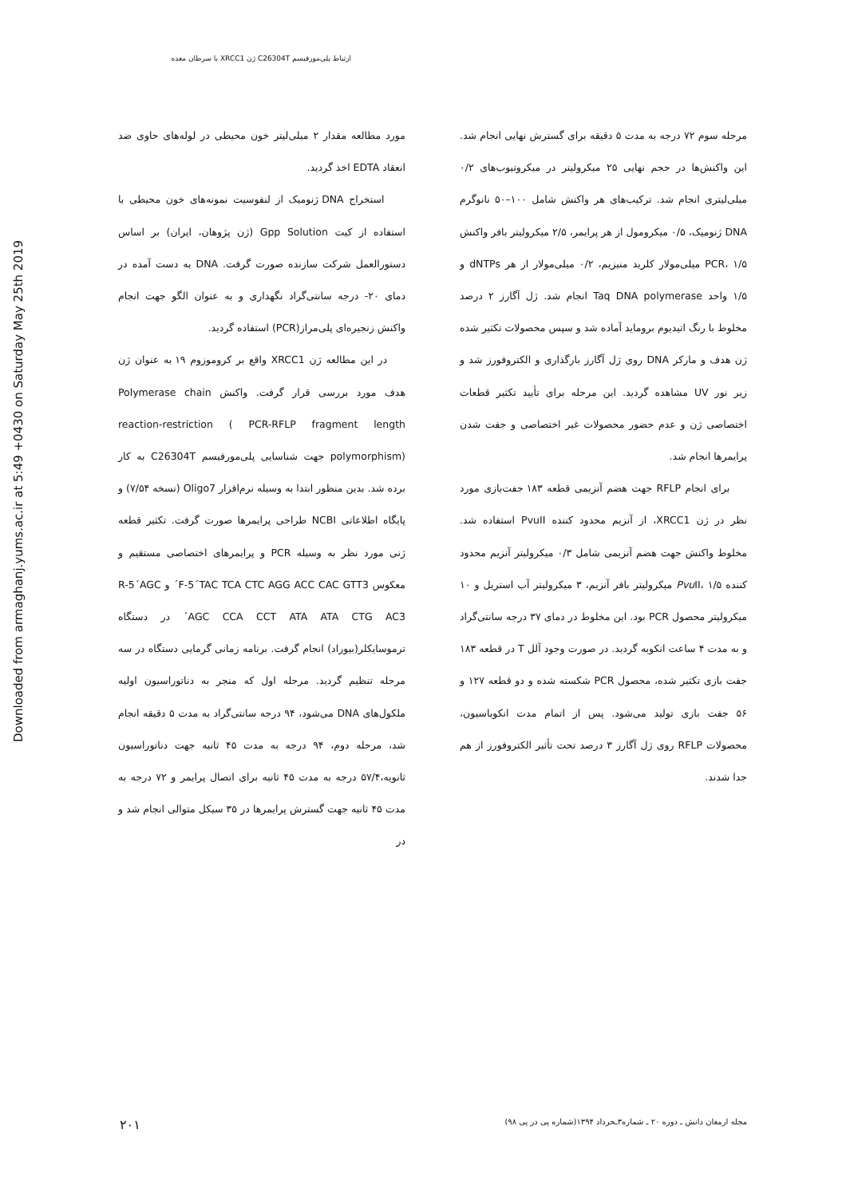ارتباط پلی‌مورفیسم C26304T ژن XRCC1 با سرطان معده
Downloaded from armaghanj.yums.ac.ir at 5:49 +0430 on Saturday May 25th 2019
مورد مطالعه مقدار ۲ میلی‌لیتر خون محیطی در لوله‌های حاوی ضد انعقاد EDTA اخذ گردید.
استخراج DNA ژنومیک از لنفوسیت نمونه‌های خون محیطی با استفاده از کیت Gpp Solution (ژن پژوهان، ایران) بر اساس دستورالعمل شرکت سازنده صورت گرفت. DNA به دست آمده در دمای ۲۰- درجه سانتی‌گراد نگهداری و به عنوان الگو جهت انجام واکنش زنجیره‌ای پلی‌مراز(PCR) استفاده گردید.
در این مطالعه ژن XRCC1 واقع بر کروموزوم ۱۹ به عنوان ژن هدف مورد بررسی قرار گرفت. واکنش Polymerase chain reaction-restriction ( PCR-RFLP fragment length polymorphism) جهت شناسایی پلی‌مورفیسم C26304T به کار برده شد. بدین منظور ابتدا به وسیله نرم‌افزار Oligo7 (نسخه ۷/۵۴) و پایگاه اطلاعاتی NCBI طراحی پرایمرها صورت گرفت. تکثیر قطعه ژنی مورد نظر به وسیله PCR و پرایمرهای اختصاصی مستقیم و معکوس F-5´TAC TCA CTC AGG ACC CAC GTT3´ و R-5´AGC AGC CCA CCT ATA ATA CTG AC3´ در دستگاه ترموسایکلر(بیوراد) انجام گرفت. برنامه زمانی گرمایی دستگاه در سه مرحله تنظیم گردید. مرحله اول که منجر به دناتوراسیون اولیه ملکول‌های DNA می‌شود، ۹۴ درجه سانتی‌گراد به مدت ۵ دقیقه انجام شد، مرحله دوم، ۹۴ درجه به مدت ۴۵ ثانیه جهت دناتوراسیون ثانویه،۵۷/۴ درجه به مدت ۴۵ ثانیه برای اتصال پرایمر و ۷۲ درجه به مدت ۴۵ ثانیه جهت گسترش پرایمرها در ۳۵ سیکل متوالی انجام شد و در
مرحله سوم ۷۲ درجه به مدت ۵ دقیقه برای گسترش نهایی انجام شد. این واکنش‌ها در حجم نهایی ۲۵ میکرولیتر در میکروتیوب‌های ۰/۲ میلی‌لیتری انجام شد. ترکیب‌های هر واکنش شامل ۱۰۰–۵۰ نانوگرم DNA ژنومیک، ۰/۵ میکرومول از هر پرایمر، ۲/۵ میکرولیتر بافر واکنش PCR، ۱/۵ میلی‌مولار کلرید منیزیم، ۰/۲ میلی‌مولار از هر dNTPs و ۱/۵ واحد Taq DNA polymerase انجام شد. ژل آگارز ۲ درصد مخلوط با رنگ اتیدیوم بروماید آماده شد و سپس محصولات تکثیر شده ژن هدف و مارکر DNA روی ژل آگارز بارگذاری و الکتروفورز شد و زیر نور UV مشاهده گردید. این مرحله برای تأیید تکثیر قطعات اختصاصی ژن و عدم حضور محصولات غیر اختصاصی و جفت شدن پرایمرها انجام شد.
برای انجام RFLP جهت هضم آنزیمی قطعه ۱۸۳ جفت‌بازی مورد نظر در ژن XRCC1، از آنزیم محدود کننده PvuII استفاده شد. مخلوط واکنش جهت هضم آنزیمی شامل ۰/۳ میکرولیتر آنزیم محدود کننده Pvu II، ۱/۵ میکرولیتر بافر آنزیم، ۳ میکرولیتر آب استریل و ۱۰ میکرولیتر محصول PCR بود. این مخلوط در دمای ۳۷ درجه سانتی‌گراد و به مدت ۴ ساعت انکوبه گردید. در صورت وجود آلل T در قطعه ۱۸۳ جفت بازی تکثیر شده، محصول PCR شکسته شده و دو قطعه ۱۲۷ و ۵۶ جفت بازی تولید می‌شود. پس از اتمام مدت انکوباسیون، محصولات RFLP روی ژل آگارز ۳ درصد تحت تأثیر الکتروفورز از هم جدا شدند.
۲۰۱ مجله ارمغان دانش ـ دوره ۲۰ ـ شماره۳ـخرداد ۱۳۹۴(شماره پی در پی ۹۸)